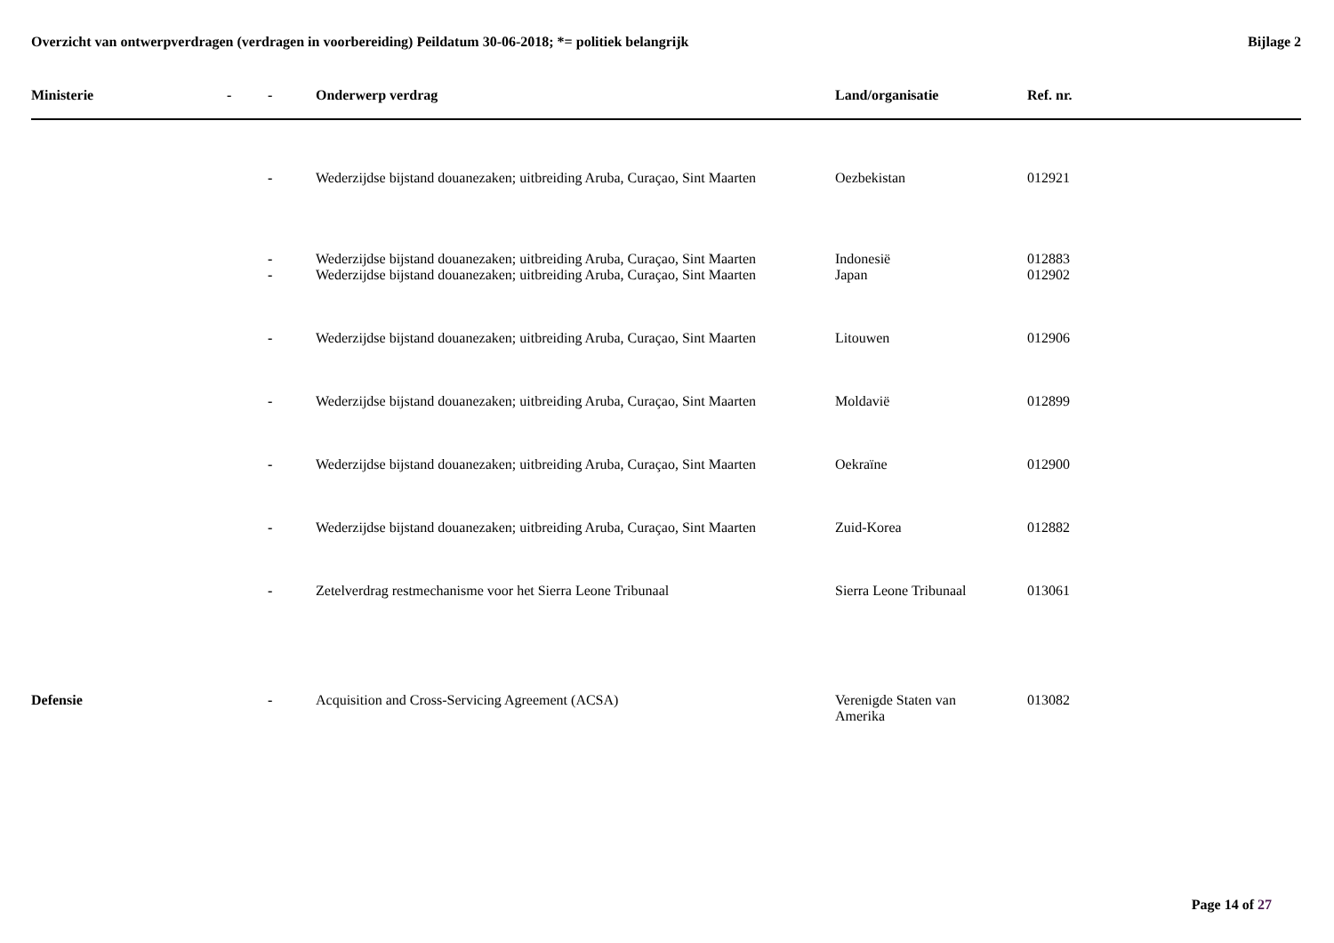Overzicht van ontwerpverdragen (verdragen in voorbereiding) Peildatum 30-06-2018; *= politiek belangrijk
Bijlage 2
| Ministerie | - | - | Onderwerp verdrag | Land/organisatie | Ref. nr. |
| --- | --- | --- | --- | --- | --- |
| | | - | Wederzijdse bijstand douanezaken; uitbreiding Aruba, Curaçao, Sint Maarten | Oezbekistan | 012921 |
| | | - | Wederzijdse bijstand douanezaken; uitbreiding Aruba, Curaçao, Sint Maarten | Indonesië | 012883 |
| | | - | Wederzijdse bijstand douanezaken; uitbreiding Aruba, Curaçao, Sint Maarten | Japan | 012902 |
| | | - | Wederzijdse bijstand douanezaken; uitbreiding Aruba, Curaçao, Sint Maarten | Litouwen | 012906 |
| | | - | Wederzijdse bijstand douanezaken; uitbreiding Aruba, Curaçao, Sint Maarten | Moldavië | 012899 |
| | | - | Wederzijdse bijstand douanezaken; uitbreiding Aruba, Curaçao, Sint Maarten | Oekraïne | 012900 |
| | | - | Wederzijdse bijstand douanezaken; uitbreiding Aruba, Curaçao, Sint Maarten | Zuid-Korea | 012882 |
| | | - | Zetelverdrag restmechanisme voor het Sierra Leone Tribunaal | Sierra Leone Tribunaal | 013061 |
| Defensie | | - | Acquisition and Cross-Servicing Agreement (ACSA) | Verenigde Staten van Amerika | 013082 |
Page 14 of 27